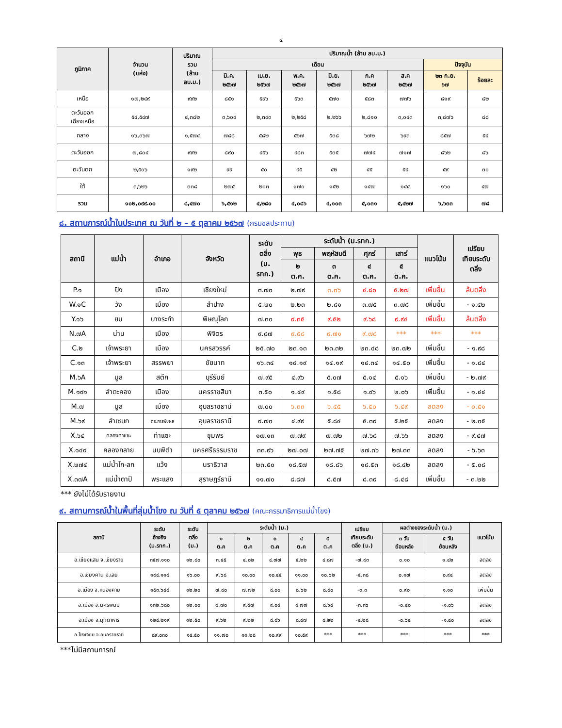๔
| ภูมิภาค | จำนวน (แห่ง) | ปริมาณ รวม (ล้าน ลบ.ม.) | ปริมาณน้ำ (ล้าน ลบ.ม.) | | | | | | | |
| --- | --- | --- | --- | --- | --- | --- | --- | --- | --- | --- |
| | | | เดือน | | | | | | ปัจจุบัน | |
| | | | มี.ค. ๒๕๖๗ | เม.ย. ๒๕๖๗ | พ.ค. ๒๕๖๗ | มิ.ย. ๒๕๖๗ | ก.ค ๒๕๖๗ | ส.ค ๒๕๖๗ | ๒๓ ก.ย. ๖๗ | ร้อยละ |
| เหนือ | ๑๗,๒๔๙ | ๙๙๒ | ๘๕๑ | ๕๙๖ | ๕๖๓ | ๕๗๐ | ๕๘๓ | ๗๗๖ | ๘๑๙ | ๘๒ |
| ตะวันออก เฉียงเหนือ | ๕๔,๕๔๗ | ๔,๓๘๒ | ๓,๖๐๙ | ๒,๓๙๓ | ๒,๒๕๘ | ๒,๒๖๖ | ๒,๘๑๐ | ๓,๐๔๓ | ๓,๘๗๖ | ๘๘ |
| กลาง | ๑๖,๓๖๗ | ๑,๕๗๔ | ๗๘๘ | ๕๘๒ | ๕๖๗ | ๕๓๘ | ๖๗๒ | ๖๙๓ | ๘๕๗ | ๕๔ |
| ตะวันออก | ๗,๘๐๔ | ๙๙๒ | ๘๙๐ | ๔๕๖ | ๔๘๓ | ๕๓๕ | ๗๗๔ | ๗๑๗ | ๘๖๒ | ๘๖ |
| ตะวันตก | ๒,๕๐๖ | ๑๙๒ | ๙๙ | ๕๐ | ๔๕ | ๔๒ | ๔๕ | ๕๔ | ๕๙ | ๓๐ |
| ใต้ | ๓,๖๒๖ | ๓๓๘ | ๒๗๕ | ๒๐๓ | ๑๗๐ | ๑๕๒ | ๑๔๗ | ๑๔๔ | ๑๖๐ | ๔๗ |
| รวม | ๑๐๒,๐๙๙.๐๐ | ๘,๔๗๐ | ๖,๕๑๒ | ๔,๒๘๐ | ๔,๐๘๖ | ๔,๑๐๓ | ๕,๐๓๑ | ๕,๔๒๗ | ๖,๖๓๓ | ๗๘ |
๘. สถานการณ์น้ำในประเทศ ณ วันที่ ๒ – ๕ ตุลาคม ๒๕๖๗ (กรมชลประทาน)
| สถานี | แม่น้ำ | อำเภอ | จังหวัด | ระดับ ตลิ่ง (ม. รทก.) | ระดับน้ำ (ม.รทก.) | | | | แนวโน้ม | เปรียบ เทียบระดับ ตลิ่ง |
| --- | --- | --- | --- | --- | --- | --- | --- | --- | --- | --- |
| | | | | | พุธ | พฤหัสบดี | ศุกร์ | เสาร์ | | |
| | | | | | ๒ ต.ค. | ๓ ต.ค. | ๔ ต.ค. | ๕ ต.ค. | | |
| P.๑ | ปิง | เมือง | เชียงใหม่ | ๓.๗๐ | ๒.๗๙ | ๓.๓๖ | ๔.๘๐ | ๕.๒๗ | เพิ่มขึ้น | ล้นตลิ่ง |
| W.๑C | วัง | เมือง | ลำปาง | ๕.๒๐ | ๒.๒๓ | ๒.๘๑ | ๓.๗๕ | ๓.๗๘ | เพิ่มขึ้น | - ๑.๔๒ |
| Y.๑๖ | ยม | บางระกำ | พิษณุโลก | ๗.๓๐ | ๙.๓๕ | ๙.๕๒ | ๙.๖๘ | ๙.๙๔ | เพิ่มขึ้น | ล้นตลิ่ง |
| N.๗A | น่าน | เมือง | พิจิตร | ๙.๘๗ | ๙.๕๘ | ๙.๗๑ | ๙.๗๘ | *** | *** | *** |
| C.๒ | เจ้าพระยา | เมือง | นครสวรรค์ | ๒๕.๗๐ | ๒๓.๑๓ | ๒๓.๓๒ | ๒๓.๔๘ | ๒๓.๗๒ | เพิ่มขึ้น | - ๑.๙๘ |
| C.๑๓ | เจ้าพระยา | สรรพยา | ชัยนาท | ๑๖.๓๔ | ๑๔.๑๙ | ๑๔.๑๙ | ๑๔.๓๔ | ๑๔.๕๐ | เพิ่มขึ้น | - ๑.๘๔ |
| M.๖A | มูล | สตึก | บุรีรัมย์ | ๗.๙๕ | ๔.๙๖ | ๕.๐๗ | ๕.๑๔ | ๕.๑๖ | เพิ่มขึ้น | - ๒.๗๙ |
| M.๑๙๑ | ลำตะคอง | เมือง | นครราชสีมา | ๓.๕๐ | ๑.๔๙ | ๑.๕๘ | ๑.๙๖ | ๒.๐๖ | เพิ่มขึ้น | - ๑.๔๔ |
| M.๗ | มูล | เมือง | อุบลราชธานี | ๗.๐๐ | ๖.๓๓ | ๖.๔๕ | ๖.๕๐ | ๖.๔๙ | ลดลง | - ๐.๕๑ |
| M.๖๙ | ลำเซบก | ตระการพืชผล | อุบลราชธานี | ๙.๗๐ | ๔.๙๙ | ๕.๘๔ | ๕.๓๙ | ๕.๒๕ | ลดลง | - ๒.๐๕ |
| X.๖๔ | คลองท่าแซะ | ท่าแซะ | ชุมพร | ๑๗.๑๓ | ๗.๗๙ | ๗.๗๒ | ๗.๖๘ | ๗.๖๖ | ลดลง | - ๙.๔๗ |
| X.๑๔๙ | คลองกลาย | นบพิตำ | นครศรีธรรมราช | ๓๓.๙๖ | ๒๗.๐๗ | ๒๗.๗๕ | ๒๗.๓๖ | ๒๗.๓๓ | ลดลง | - ๖.๖๓ |
| X.๒๗๔ | แม่น้ำโก-ลก | แว้ง | นราธิวาส | ๒๓.๕๐ | ๑๘.๕๗ | ๑๘.๘๖ | ๑๘.๕๓ | ๑๘.๔๒ | ลดลง | - ๕.๐๘ |
| X.๓๗A | แม่น้ำตาปี | พระแสง | สุราษฎร์ธานี | ๑๑.๗๐ | ๘.๘๗ | ๘.๕๗ | ๘.๓๙ | ๘.๔๘ | เพิ่มขึ้น | - ๓.๒๒ |
*** ยังไม่ได้รับรายงาน
๙. สถานการณ์น้ำในพื้นที่ลุ่มน้ำโขง ณ วันที่ ๕ ตุลาคม ๒๕๖๗ (คณะกรรมาธิการแม่น้ำโขง)
| สถานี | ระดับ อ้างอิง (ม.รทก.) | ระดับ ตลิ่ง (ม.) | ระดับน้ำ (ม.) | | | | | เปรียบ เทียบระดับ ตลิ่ง (ม.) | ผลต่างของระดับน้ำ (ม.) | | แนวโน้ม |
| --- | --- | --- | --- | --- | --- | --- | --- | --- | --- | --- | --- |
| | | | ๑ ต.ค | ๒ ต.ค | ๓ ต.ค | ๔ ต.ค | ๕ ต.ค | | ๓ วัน ย้อนหลัง | ๕ วัน ย้อนหลัง | |
| อ.เชียงแสน จ.เชียงราย | ๓๕๗.๑๑๐ | ๑๒.๘๐ | ๓.๔๕ | ๔.๐๒ | ๔.๗๗ | ๕.๒๒ | ๔.๘๗ | -๗.๙๓ | ๐.๑๐ | ๑.๔๒ | ลดลง |
| อ.เชียงคาน จ.เลย | ๑๙๔.๑๑๘ | ๑๖.๐๐ | ๙.๖๘ | ๑๐.๐๐ | ๑๐.๔๕ | ๑๑.๐๐ | ๑๐.๖๒ | -๕.๓๘ | ๐.๑๗ | ๐.๙๔ | ลดลง |
| อ.เมือง จ.หนองคาย | ๑๕๓.๖๔๘ | ๑๒.๒๐ | ๗.๘๐ | ๗.๗๒ | ๘.๐๐ | ๘.๖๒ | ๘.๙๐ | -๓.๓ | ๐.๙๐ | ๑.๑๐ | เพิ่มขึ้น |
| อ.เมือง จ.นครพนม | ๑๓๒.๖๘๐ | ๑๒.๐๐ | ๙.๗๐ | ๙.๔๗ | ๙.๐๔ | ๘.๗๗ | ๘.๖๔ | -๓.๓๖ | -๐.๔๐ | -๑.๐๖ | ลดลง |
| อ.เมือง จ.มุกดาหาร | ๑๒๔.๒๑๙ | ๑๒.๕๐ | ๙.๖๒ | ๙.๒๒ | ๘.๘๖ | ๘.๔๗ | ๘.๒๒ | -๔.๒๘ | -๐.๖๔ | -๑.๔๐ | ลดลง |
| อ.โขงเจียม จ.อุบลราชธานี | ๘๙.๐๓๐ | ๑๔.๕๐ | ๑๑.๗๐ | ๑๑.๒๘ | ๑๐.๙๙ | ๑๐.๕๙ | *** | *** | *** | *** | *** |
***ไม่มีสถานการณ์